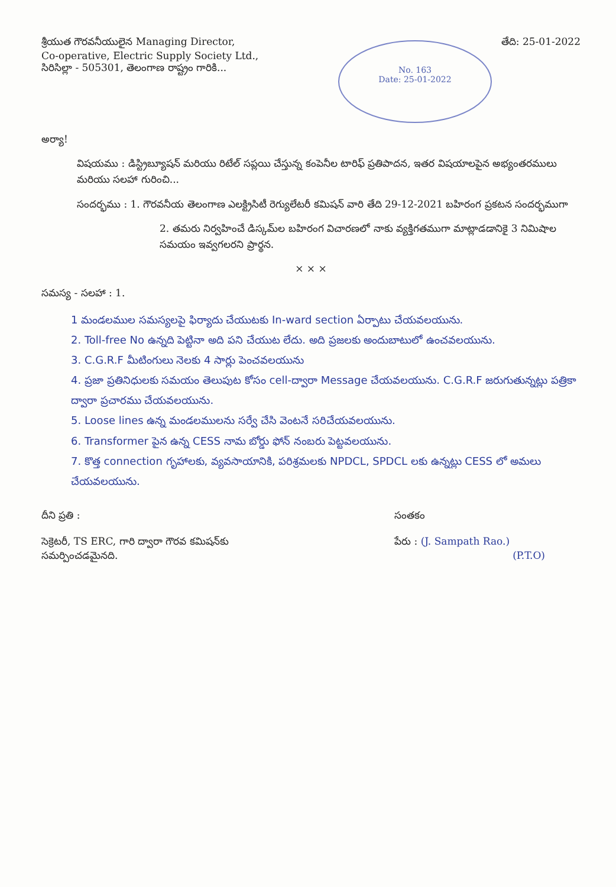శ్రీయుత గౌరవనీయులైన Managing Director,
Co-operative, Electric Supply Society Ltd.,
సిరిసిల్లా - 505301, తెలంగాణ రాష్ట్రం గారికి...
తేది: 25-01-2022
No. 163
Date: 25-01-2022
అర్యా!
విషయము : డిస్ట్రిబ్యూషన్ మరియు రిటేల్ సప్లయి చేస్తున్న కంపెనీల టారిఫ్ ప్రతిపాదన, ఇతర విషయాలపైన అభ్యంతరములు మరియు సలహా గురించి...
సందర్భము : 1. గౌరవనీయ తెలంగాణ ఎలక్ట్రిసిటీ రెగ్యులేటరీ కమిషన్ వారి తేది 29-12-2021 బహిరంగ ప్రకటన సందర్భముగా
2. తమరు నిర్వహించే డిస్కమ్‌ల బహిరంగ విచారణలో నాకు వ్యక్తిగతముగా మాట్లాడడానికై 3 నిమిషాల సమయం ఇవ్వగలరని ప్రార్థన.
× × ×
సమస్య - సలహా : 1.
1 మండలముల సమస్యలపై ఫిర్యాదు చేయుటకు In-ward section ఏర్పాటు చేయవలయును.
2. Toll-free No ఉన్నది పెట్టినా అది పని చేయుట లేదు. అది ప్రజలకు అందుబాటులో ఉంచవలయును.
3. C.G.R.F మీటింగులు నెలకు 4 సార్లు పెంచవలయును
4. ప్రజా ప్రతినిధులకు సమయం తెలుపుట కోసం cell-ద్వారా Message చేయవలయును. C.G.R.F జరుగుతున్నట్లు పత్రికా ద్వారా ప్రచారము చేయవలయును.
5. Loose lines ఉన్న మండలములను సర్వే చేసి వెంటనే సరిచేయవలయును.
6. Transformer పైన ఉన్న CESS నామ బోర్డు ఫోన్ నంబరు పెట్టవలయును.
7. కొత్త connection గృహాలకు, వ్యవసాయానికి, పరిశ్రమలకు NPDCL, SPDCL లకు ఉన్నట్లు CESS లో అమలు చేయవలయును.
దీని ప్రతి :
సెక్రెటరీ, TS ERC, గారి ద్వారా గౌరవ కమిషన్‌కు
సమర్పించడమైనది.
సంతకం
పేరు : (J. Sampath Rao.)
(P.T.O)